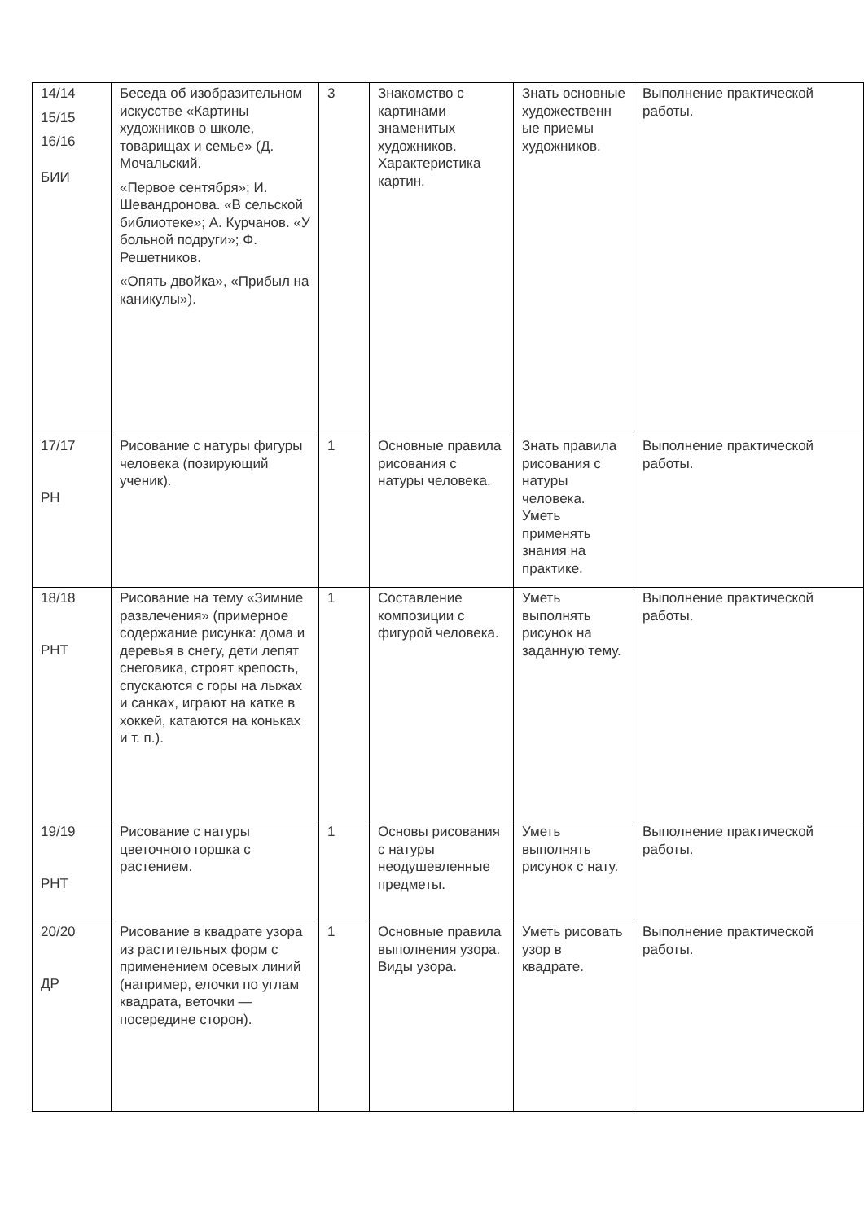| 14/14 15/15 16/16 БИИ | Беседа об изобразительном искусстве «Картины художников о школе, товарищах и семье» (Д. Мочальский. «Первое сентября»; И. Шевандронова. «В сельской библиотеке»; А. Курчанов. «У больной подруги»; Ф. Решетников. «Опять двойка», «Прибыл на каникулы»). | 3 | Знакомство с картинами знаменитых художников. Характеристика картин. | Знать основные художественн ые приемы художников. | Выполнение практической работы. |
| 17/17 РН | Рисование с натуры фигуры человека (позирующий ученик). | 1 | Основные правила рисования с натуры человека. | Знать правила рисования с натуры человека. Уметь применять знания на практике. | Выполнение практической работы. |
| 18/18 РНТ | Рисование на тему «Зимние развлечения» (примерное содержание рисунка: дома и деревья в снегу, дети лепят снеговика, строят крепость, спускаются с горы на лыжах и санках, играют на катке в хоккей, катаются на коньках и т. п.). | 1 | Составление композиции с фигурой человека. | Уметь выполнять рисунок на заданную тему. | Выполнение практической работы. |
| 19/19 РНТ | Рисование с натуры цветочного горшка с растением. | 1 | Основы рисования с натуры неодушевленные предметы. | Уметь выполнять рисунок с нату. | Выполнение практической работы. |
| 20/20 ДР | Рисование в квадрате узора из растительных форм с применением осевых линий (например, елочки по углам квадрата, веточки — посередине сторон). | 1 | Основные правила выполнения узора. Виды узора. | Уметь рисовать узор в квадрате. | Выполнение практической работы. |